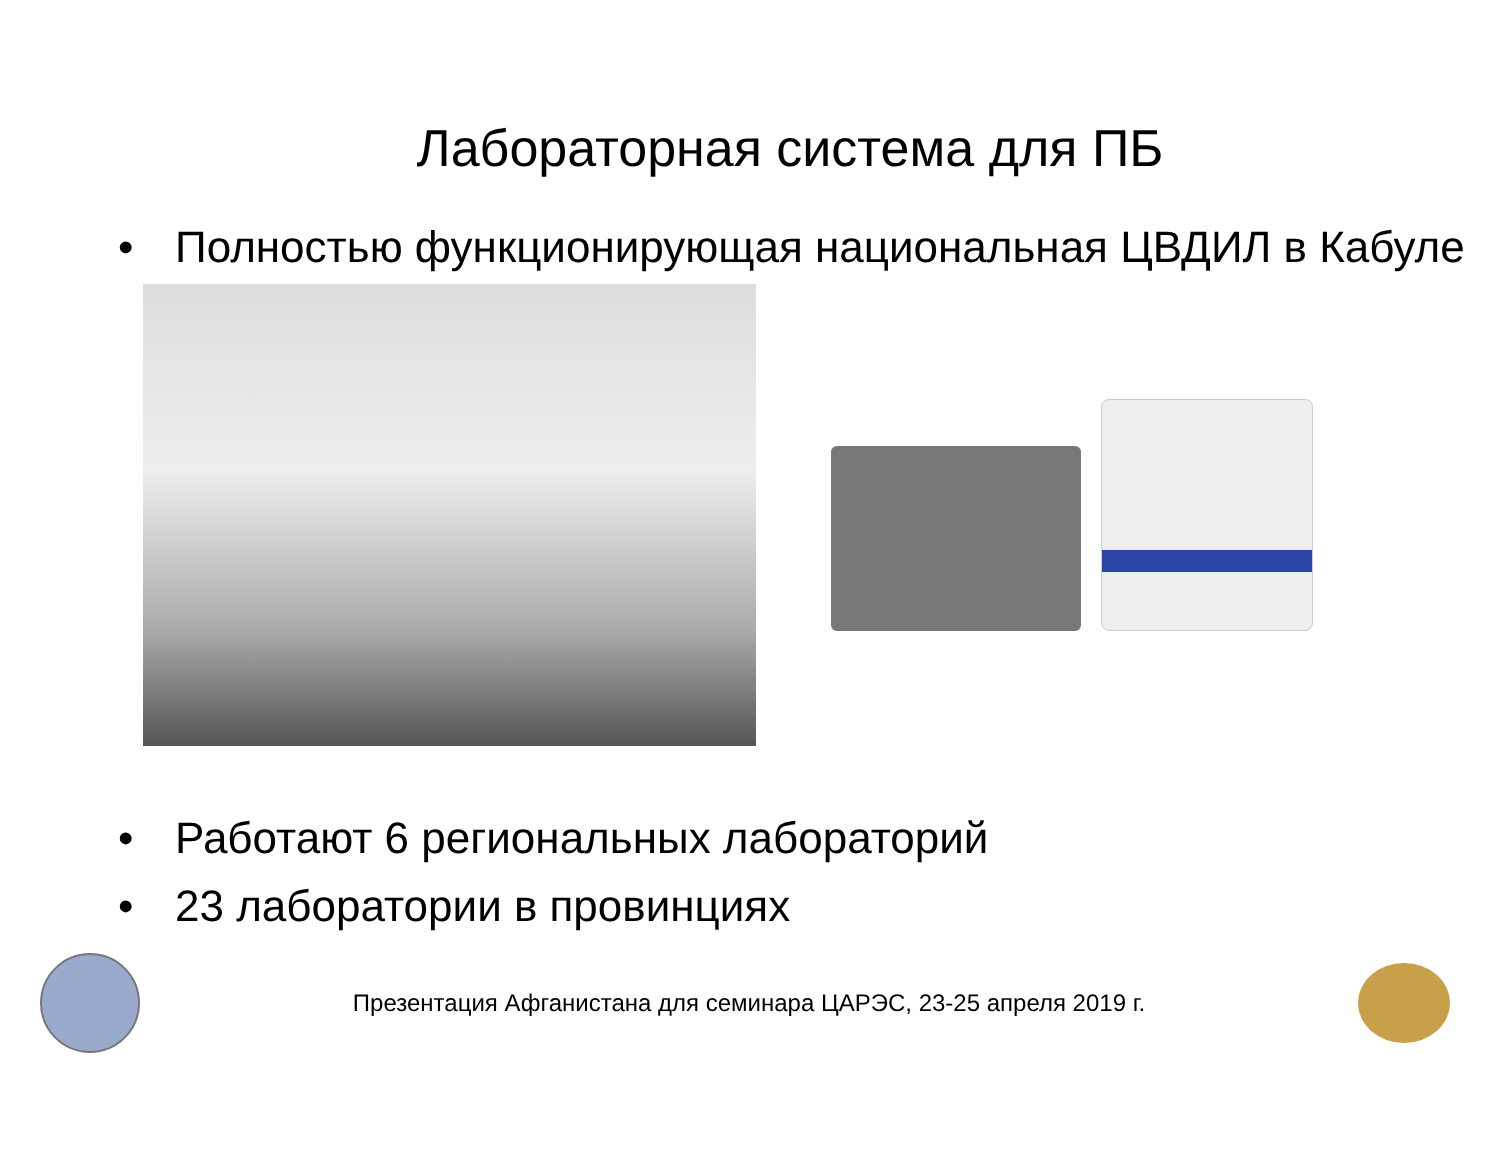Лабораторная система для ПБ
• Полностью функционирующая национальная ЦВДИЛ в Кабуле
• Работают 6 региональных лабораторий
• 23 лаборатории в провинциях
Презентация Афганистана для семинара ЦАРЭС, 23-25 апреля 2019 г.